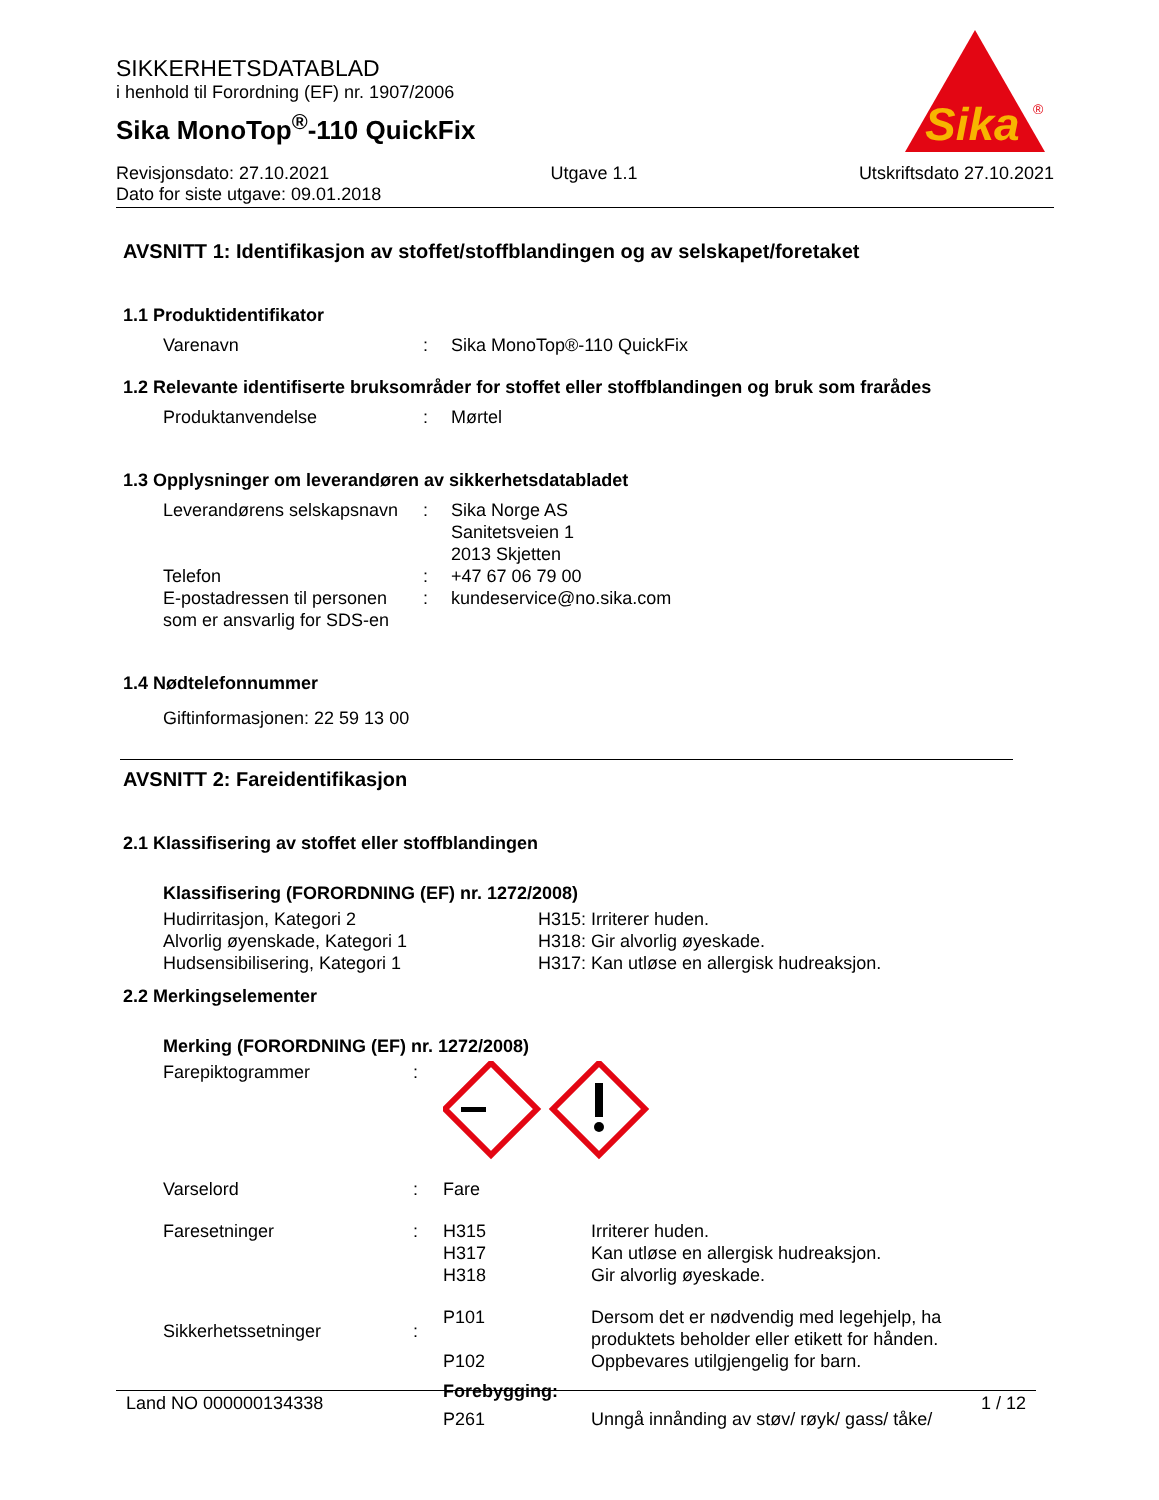SIKKERHETSDATABLAD
i henhold til Forordning (EF) nr. 1907/2006
Sika MonoTop<sup>®</sup>-110 QuickFix
Sika
®
Revisjonsdato: 27.10.2021 Utgave 1.1 Utskriftsdato 27.10.2021
Dato for siste utgave: 09.01.2018
AVSNITT 1: Identifikasjon av stoffet/stoffblandingen og av selskapet/foretaket
1.1 Produktidentifikator
| Varenavn | : | Sika MonoTop®-110 QuickFix |
1.2 Relevante identifiserte bruksområder for stoffet eller stoffblandingen og bruk som frarådes
| Produktanvendelse | : | Mørtel |
1.3 Opplysninger om leverandøren av sikkerhetsdatabladet
| Leverandørens selskapsnavn | : | Sika Norge AS Sanitetsveien 1 2013 Skjetten |
| Telefon | : | +47 67 06 79 00 |
| E-postadressen til personen som er ansvarlig for SDS-en | : | kundeservice@no.sika.com |
1.4 Nødtelefonnummer
Giftinformasjonen: 22 59 13 00
AVSNITT 2: Fareidentifikasjon
2.1 Klassifisering av stoffet eller stoffblandingen
Klassifisering (FORORDNING (EF) nr. 1272/2008)
| Hudirritasjon, Kategori 2 | H315: Irriterer huden. |
| Alvorlig øyenskade, Kategori 1 | H318: Gir alvorlig øyeskade. |
| Hudsensibilisering, Kategori 1 | H317: Kan utløse en allergisk hudreaksjon. |
2.2 Merkingselementer
Merking (FORORDNING (EF) nr. 1272/2008)
| Farepiktogrammer | : | | |
| Varselord | : | Fare | |
| Faresetninger | : | H315 H317 H318 | Irriterer huden. Kan utløse en allergisk hudreaksjon. Gir alvorlig øyeskade. |
| Sikkerhetssetninger | : | P101 P102 | Dersom det er nødvendig med legehjelp, ha produktets beholder eller etikett for hånden. Oppbevares utilgjengelig for barn. |
| | | Forebygging: | |
| | | P261 | Unngå innånding av støv/ røyk/ gass/ tåke/ |
Land NO 000000134338 1 / 12